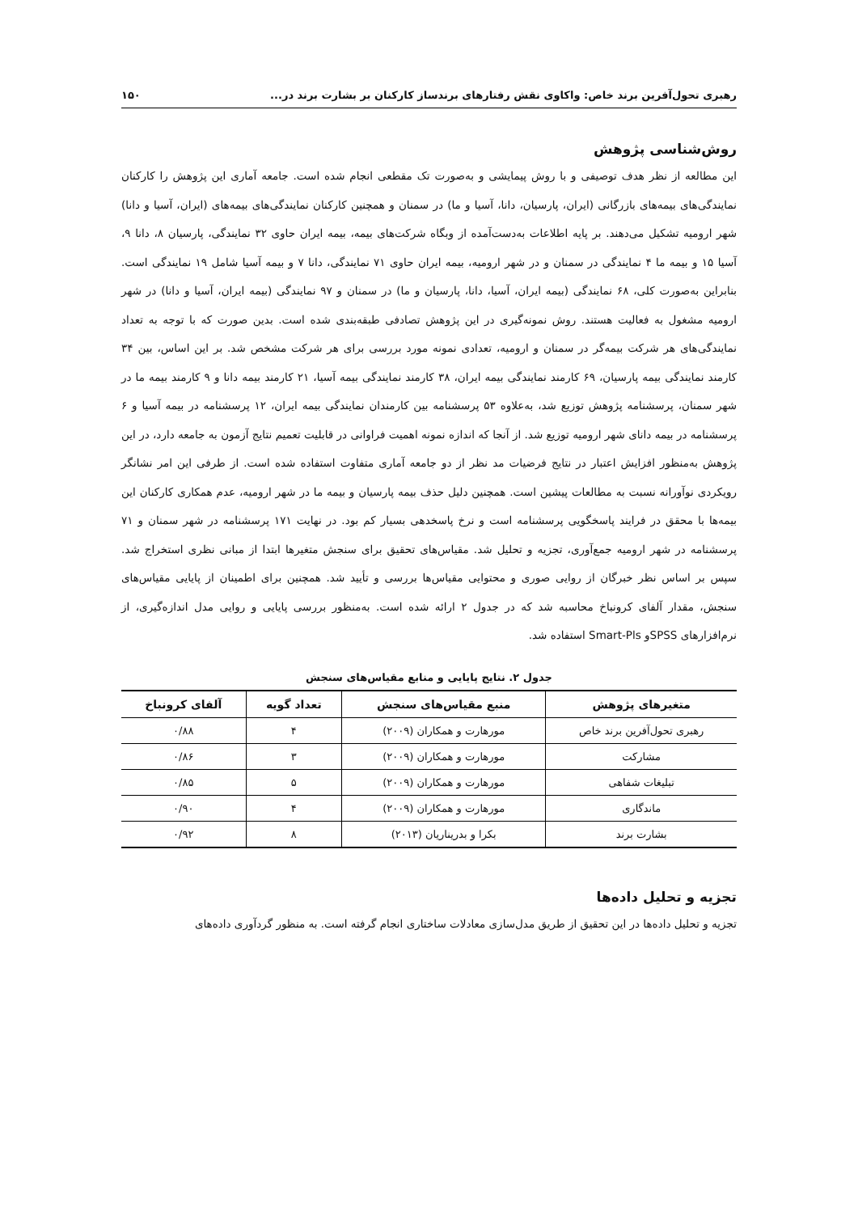رهبری تحول‌آفرین برند خاص: واکاوی نقش رفتارهای برندساز کارکنان بر بشارت برند در... ۱۵۰
روش‌شناسی پژوهش
این مطالعه از نظر هدف توصیفی و با روش پیمایشی و به‌صورت تک مقطعی انجام شده است. جامعه آماری این پژوهش را کارکنان نمایندگی‌های بیمه‌های بازرگانی (ایران، پارسیان، دانا، آسیا و ما) در سمنان و همچنین کارکنان نمایندگی‌های بیمه‌های (ایران، آسیا و دانا) شهر ارومیه تشکیل می‌دهند. بر پایه اطلاعات به‌دست‌آمده از وبگاه شرکت‌های بیمه، بیمه ایران حاوی ۳۲ نمایندگی، پارسیان ۸، دانا ۹، آسیا ۱۵ و بیمه ما ۴ نمایندگی در سمنان و در شهر ارومیه، بیمه ایران حاوی ۷۱ نمایندگی، دانا ۷ و بیمه آسیا شامل ۱۹ نمایندگی است. بنابراین به‌صورت کلی، ۶۸ نمایندگی (بیمه ایران، آسیا، دانا، پارسیان و ما) در سمنان و ۹۷ نمایندگی (بیمه ایران، آسیا و دانا) در شهر ارومیه مشغول به فعالیت هستند. روش نمونه‌گیری در این پژوهش تصادفی طبقه‌بندی شده است. بدین صورت که با توجه به تعداد نمایندگی‌های هر شرکت بیمه‌گر در سمنان و ارومیه، تعدادی نمونه مورد بررسی برای هر شرکت مشخص شد. بر این اساس، بین ۳۴ کارمند نمایندگی بیمه پارسیان، ۶۹ کارمند نمایندگی بیمه ایران، ۳۸ کارمند نمایندگی بیمه آسیا، ۲۱ کارمند بیمه دانا و ۹ کارمند بیمه ما در شهر سمنان، پرسشنامه پژوهش توزیع شد، به‌علاوه ۵۳ پرسشنامه بین کارمندان نمایندگی بیمه ایران، ۱۲ پرسشنامه در بیمه آسیا و ۶ پرسشنامه در بیمه دانای شهر ارومیه توزیع شد. از آنجا که اندازه نمونه اهمیت فراوانی در قابلیت تعمیم نتایج آزمون به جامعه دارد، در این پژوهش به‌منظور افزایش اعتبار در نتایج فرضیات مد نظر از دو جامعه آماری متفاوت استفاده شده است. از طرفی این امر نشانگر رویکردی نوآورانه نسبت به مطالعات پیشین است. همچنین دلیل حذف بیمه پارسیان و بیمه ما در شهر ارومیه، عدم همکاری کارکنان این بیمه‌ها با محقق در فرایند پاسخگویی پرسشنامه است و نرخ پاسخدهی بسیار کم بود. در نهایت ۱۷۱ پرسشنامه در شهر سمنان و ۷۱ پرسشنامه در شهر ارومیه جمع‌آوری، تجزیه و تحلیل شد. مقیاس‌های تحقیق برای سنجش متغیرها ابتدا از مبانی نظری استخراج شد. سپس بر اساس نظر خبرگان از روایی صوری و محتوایی مقیاس‌ها بررسی و تأیید شد. همچنین برای اطمینان از پایایی مقیاس‌های سنجش، مقدار آلفای کرونباخ محاسبه شد که در جدول ۲ ارائه شده است. به‌منظور بررسی پایایی و روایی مدل اندازه‌گیری، از نرم‌افزارهای SPSSو Smart-Pls استفاده شد.
جدول ۲. نتایج پایایی و منابع مقیاس‌های سنجش
| متغیرهای پژوهش | منبع مقیاس‌های سنجش | تعداد گویه | آلفای کرونباخ |
| --- | --- | --- | --- |
| رهبری تحول‌آفرین برند خاص | مورهارت و همکاران (۲۰۰۹) | ۴ | ۰/۸۸ |
| مشارکت | مورهارت و همکاران (۲۰۰۹) | ۳ | ۰/۸۶ |
| تبلیغات شفاهی | مورهارت و همکاران (۲۰۰۹) | ۵ | ۰/۸۵ |
| ماندگاری | مورهارت و همکاران (۲۰۰۹) | ۴ | ۰/۹۰ |
| بشارت برند | بکرا و بدریناریان (۲۰۱۳) | ۸ | ۰/۹۲ |
تجزیه و تحلیل داده‌ها
تجزیه و تحلیل داده‌ها در این تحقیق از طریق مدل‌سازی معادلات ساختاری انجام گرفته است. به منظور گردآوری داده‌های